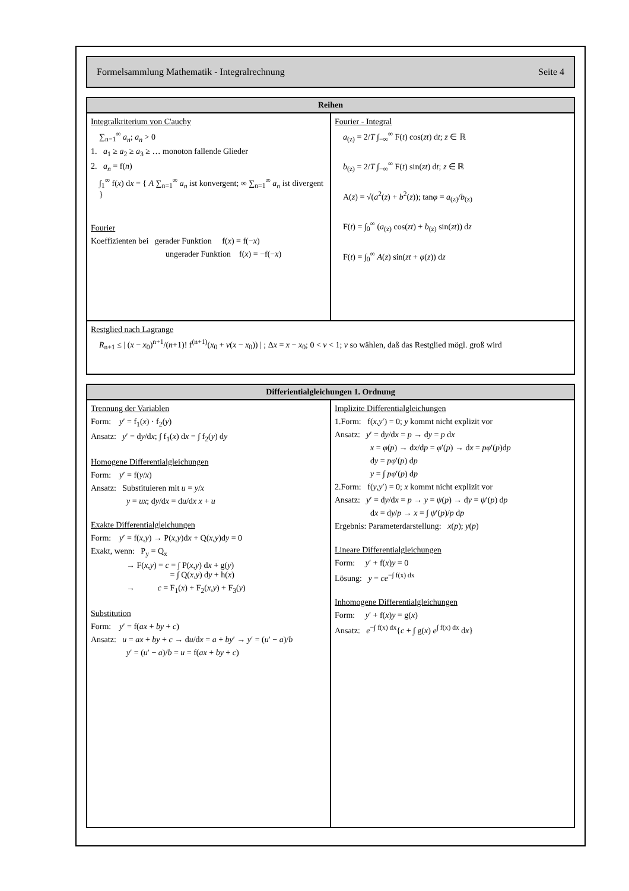Formelsammlung Mathematik - Integralrechnung Seite 4
| Reihen | |
| --- | --- |
| Integralkriterium von C'auchy ∑<sub>n=1</sub><sup>∞</sup> a<sub>n</sub> ; a<sub>n</sub> > 0 1. a<sub>1</sub> ≥ a<sub>2</sub> ≥ a<sub>3</sub> ≥ … monoton fallende Glieder 2. a<sub>n</sub> = f( n ) ∫<sub>1</sub><sup>∞</sup> f( x ) d x = { A ∑<sub>n=1</sub><sup>∞</sup> a<sub>n</sub> ist konvergent; ∞ ∑<sub>n=1</sub><sup>∞</sup> a<sub>n</sub> ist divergent } Fourier Koeffizienten bei gerader Funktion f( x ) = f(− x ) ungerader Funktion f( x ) = −f(− x ) | Fourier - Integral a<sub>(z)</sub> = 2/ T ∫<sub>−∞</sub><sup>∞</sup> F( t ) cos( zt ) d t ; z ∈ ℝ b<sub>(z)</sub> = 2/ T ∫<sub>−∞</sub><sup>∞</sup> F( t ) sin( zt ) d t ; z ∈ ℝ A( z ) = √( a<sup>2</sup>( z ) + b<sup>2</sup>( z )); tan φ = a<sub>(z)</sub>/ b<sub>(z)</sub> F( t ) = ∫<sub>0</sub><sup>∞</sup> ( a<sub>(z)</sub> cos( zt ) + b<sub>(z)</sub> sin( zt )) d z F( t ) = ∫<sub>0</sub><sup>∞</sup> A ( z ) sin( zt + φ ( z )) d z |
| Restglied nach Lagrange R<sub>n+1</sub> ≤ / ( x − x<sub>0</sub>)<sup>n+1</sup>/( n +1)! f<sup>(n+1)</sup>( x<sub>0</sub> + v ( x − x<sub>0</sub>)) / ; Δ x = x − x<sub>0</sub>; 0 < v < 1; v so wählen, daß das Restglied mögl. groß wird | |
| Differientialgleichungen 1. Ordnung | |
| --- | --- |
| Trennung der Variablen Form: y ′ = f<sub>1</sub>( x ) · f<sub>2</sub>( y ) Ansatz: y ′ = d y /d x ; ∫ f<sub>1</sub>( x ) d x = ∫ f<sub>2</sub>( y ) d y Homogene Differentialgleichungen Form: y ′ = f( y / x ) Ansatz: Substituieren mit u = y / x y = ux ; d y /d x = d u /d x x + u Exakte Differentialgleichungen Form: y ′ = f( x , y ) → P( x , y )d x + Q( x , y )d y = 0 Exakt, wenn: P<sub>y</sub> = Q<sub>x</sub> → F( x , y ) = c = ∫ P( x , y ) d x + g( y ) = ∫ Q( x , y ) d y + h( x ) → c = F<sub>1</sub>( x ) + F<sub>2</sub>( x , y ) + F<sub>3</sub>( y ) Substitution Form: y ′ = f( ax + by + c ) Ansatz: u = ax + by + c → d u /d x = a + by ′ → y ′ = ( u ′ − a )/ b y ′ = ( u ′ − a )/ b = u = f( ax + by + c ) | Implizite Differentialgleichungen 1.Form: f( x , y ′) = 0; y kommt nicht explizit vor Ansatz: y ′ = d y /d x = p → d y = p d x x = φ ( p ) → d x /d p = φ ′( p ) → d x = pφ ′( p )d p d y = pφ ′( p ) d p y = ∫ pφ ′( p ) d p 2.Form: f( y , y ′) = 0; x kommt nicht explizit vor Ansatz: y ′ = d y /d x = p → y = ψ ( p ) → d y = ψ ′( p ) d p d x = d y / p → x = ∫ ψ ′( p )/ p d p Ergebnis: Parameterdarstellung: x ( p ); y ( p ) Lineare Differentialgleichungen Form: y ′ + f( x ) y = 0 Lösung: y = ce<sup>−∫ f(x) dx</sup> Inhomogene Differentialgleichungen Form: y ′ + f( x ) y = g( x ) Ansatz: e<sup>−∫ f(x) dx</sup>{ c + ∫ g( x ) e<sup>∫ f(x) dx</sup> d x } |